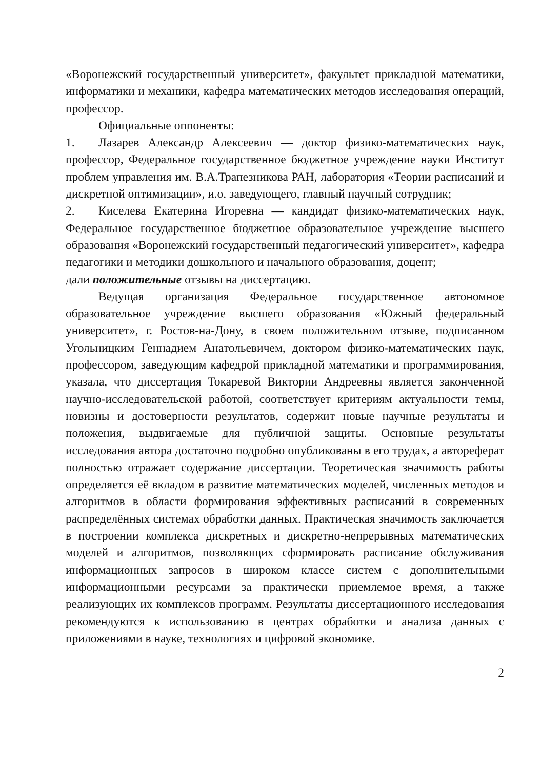«Воронежский государственный университет», факультет прикладной математики, информатики и механики, кафедра математических методов исследования операций, профессор.
Официальные оппоненты:
1. Лазарев Александр Алексеевич — доктор физико-математических наук, профессор, Федеральное государственное бюджетное учреждение науки Институт проблем управления им. В.А.Трапезникова РАН, лаборатория «Теории расписаний и дискретной оптимизации», и.о. заведующего, главный научный сотрудник;
2. Киселева Екатерина Игоревна — кандидат физико-математических наук, Федеральное государственное бюджетное образовательное учреждение высшего образования «Воронежский государственный педагогический университет», кафедра педагогики и методики дошкольного и начального образования, доцент;
дали положительные отзывы на диссертацию.
Ведущая организация Федеральное государственное автономное образовательное учреждение высшего образования «Южный федеральный университет», г. Ростов-на-Дону, в своем положительном отзыве, подписанном Угольницким Геннадием Анатольевичем, доктором физико-математических наук, профессором, заведующим кафедрой прикладной математики и программирования, указала, что диссертация Токаревой Виктории Андреевны является законченной научно-исследовательской работой, соответствует критериям актуальности темы, новизны и достоверности результатов, содержит новые научные результаты и положения, выдвигаемые для публичной защиты. Основные результаты исследования автора достаточно подробно опубликованы в его трудах, а автореферат полностью отражает содержание диссертации. Теоретическая значимость работы определяется её вкладом в развитие математических моделей, численных методов и алгоритмов в области формирования эффективных расписаний в современных распределённых системах обработки данных. Практическая значимость заключается в построении комплекса дискретных и дискретно-непрерывных математических моделей и алгоритмов, позволяющих сформировать расписание обслуживания информационных запросов в широком классе систем с дополнительными информационными ресурсами за практически приемлемое время, а также реализующих их комплексов программ. Результаты диссертационного исследования рекомендуются к использованию в центрах обработки и анализа данных с приложениями в науке, технологиях и цифровой экономике.
2